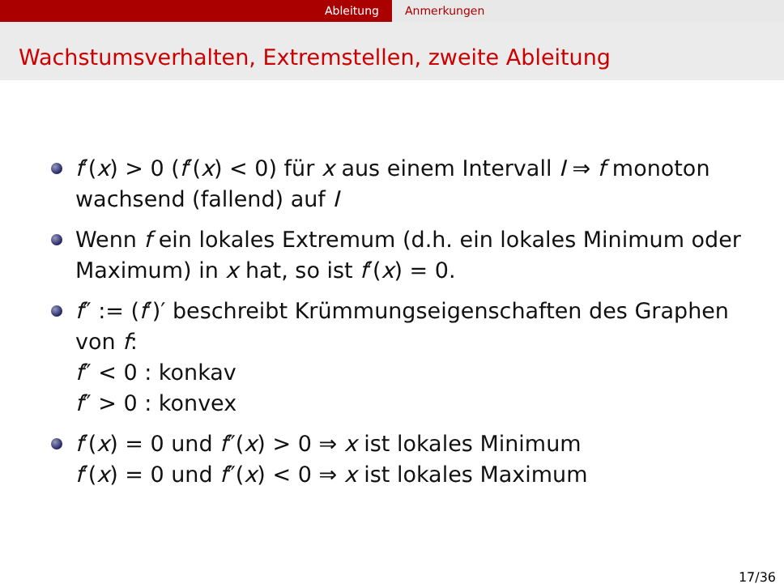Ableitung Anmerkungen
Wachstumsverhalten, Extremstellen, zweite Ableitung
f′(x) > 0 (f′(x) < 0) für x aus einem Intervall I ⇒ f monoton wachsend (fallend) auf I
Wenn f ein lokales Extremum (d.h. ein lokales Minimum oder Maximum) in x hat, so ist f′(x) = 0.
f″ := (f′)′ beschreibt Krümmungseigenschaften des Graphen von f:
f″ < 0 : konkav
f″ > 0 : konvex
f′(x) = 0 und f″(x) > 0 ⇒ x ist lokales Minimum
f′(x) = 0 und f″(x) < 0 ⇒ x ist lokales Maximum
17/36